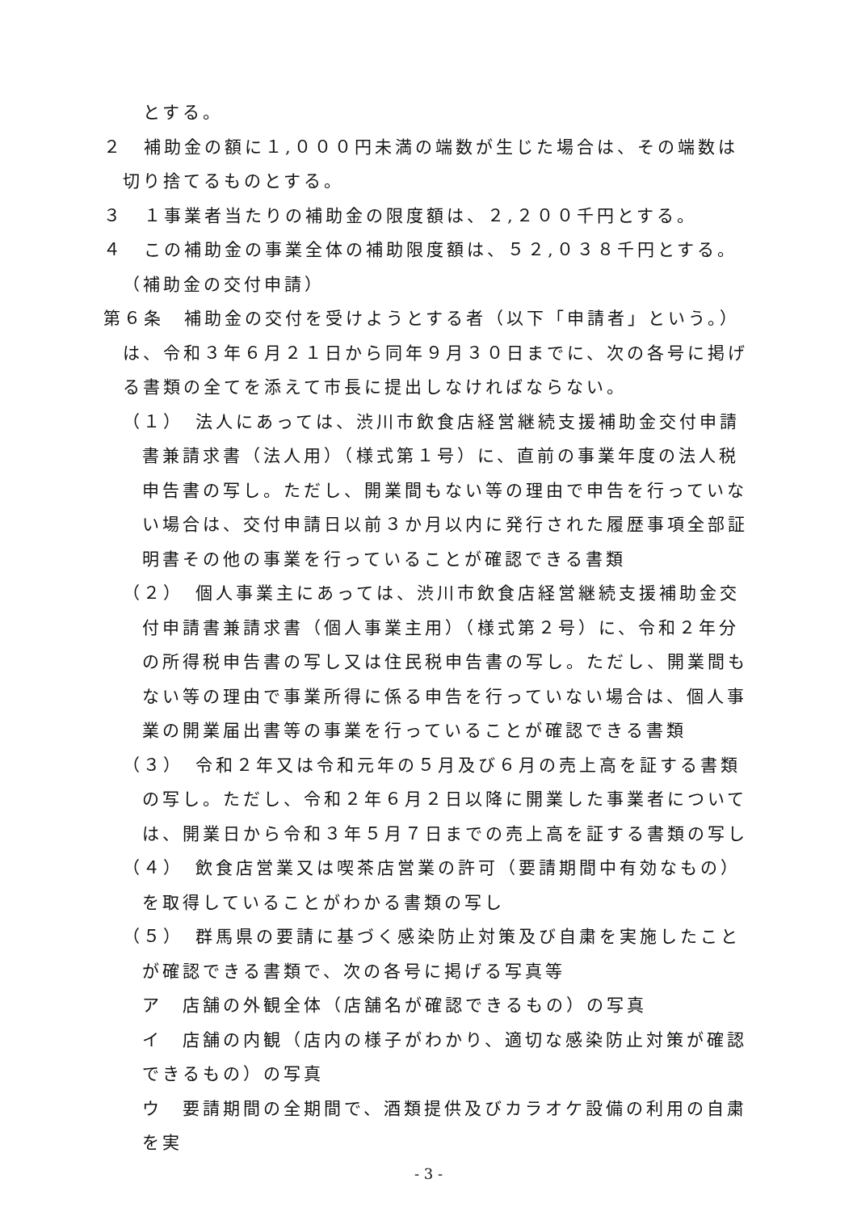とする。
２　補助金の額に１,０００円未満の端数が生じた場合は、その端数は切り捨てるものとする。
３　１事業者当たりの補助金の限度額は、２,２００千円とする。
４　この補助金の事業全体の補助限度額は、５２,０３８千円とする。
（補助金の交付申請）
第６条　補助金の交付を受けようとする者（以下「申請者」という。）は、令和３年６月２１日から同年９月３０日までに、次の各号に掲げる書類の全てを添えて市長に提出しなければならない。
（１）　法人にあっては、渋川市飲食店経営継続支援補助金交付申請書兼請求書（法人用）（様式第１号）に、直前の事業年度の法人税申告書の写し。ただし、開業間もない等の理由で申告を行っていない場合は、交付申請日以前３か月以内に発行された履歴事項全部証明書その他の事業を行っていることが確認できる書類
（２）　個人事業主にあっては、渋川市飲食店経営継続支援補助金交付申請書兼請求書（個人事業主用）（様式第２号）に、令和２年分の所得税申告書の写し又は住民税申告書の写し。ただし、開業間もない等の理由で事業所得に係る申告を行っていない場合は、個人事業の開業届出書等の事業を行っていることが確認できる書類
（３）　令和２年又は令和元年の５月及び６月の売上高を証する書類の写し。ただし、令和２年６月２日以降に開業した事業者については、開業日から令和３年５月７日までの売上高を証する書類の写し
（４）　飲食店営業又は喫茶店営業の許可（要請期間中有効なもの）を取得していることがわかる書類の写し
（５）　群馬県の要請に基づく感染防止対策及び自粛を実施したことが確認できる書類で、次の各号に掲げる写真等
ア　店舗の外観全体（店舗名が確認できるもの）の写真
イ　店舗の内観（店内の様子がわかり、適切な感染防止対策が確認できるもの）の写真
ウ　要請期間の全期間で、酒類提供及びカラオケ設備の利用の自粛を実
- 3 -